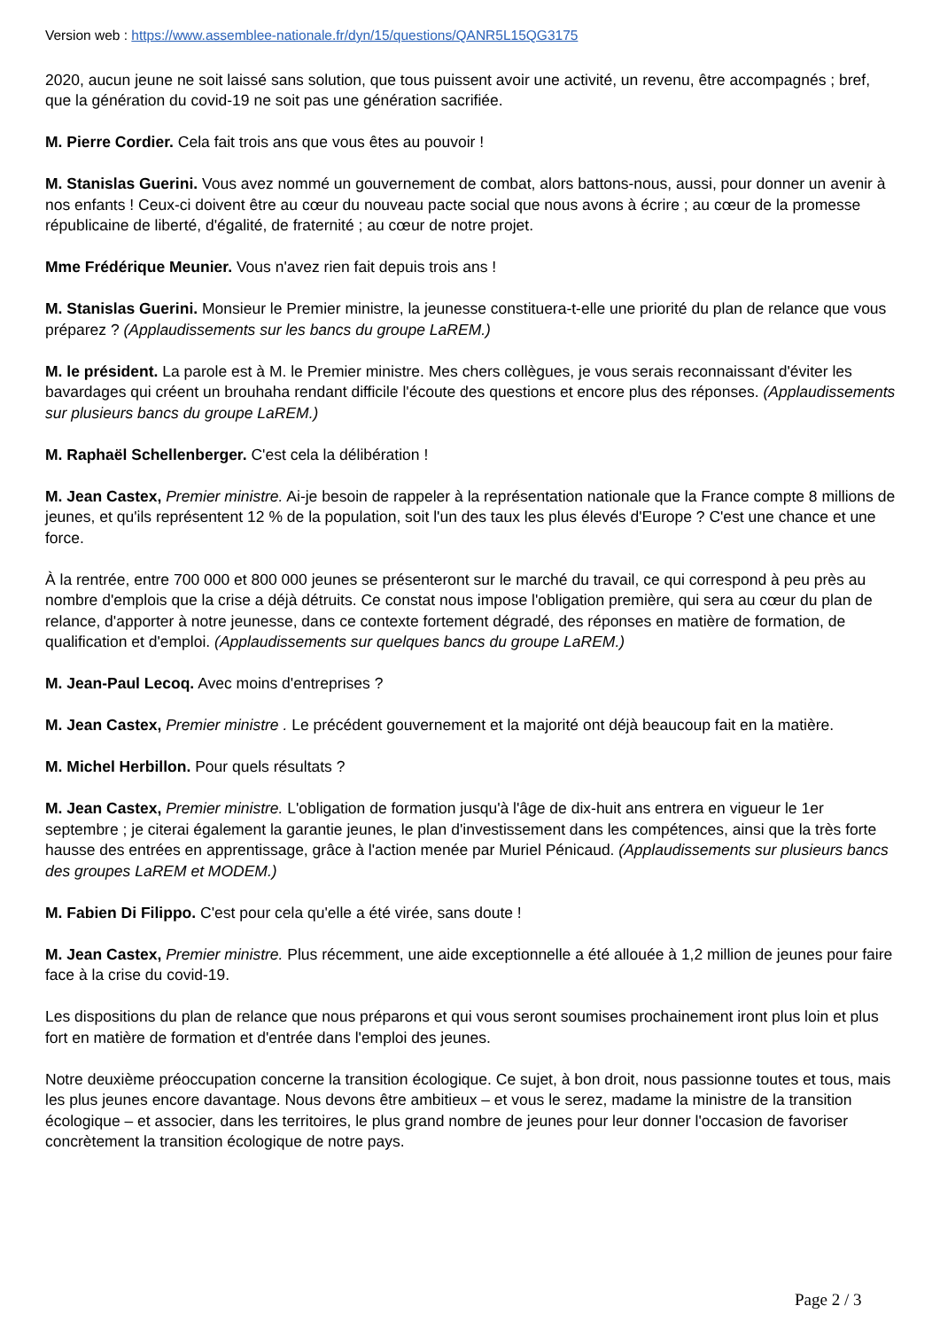Version web : https://www.assemblee-nationale.fr/dyn/15/questions/QANR5L15QG3175
2020, aucun jeune ne soit laissé sans solution, que tous puissent avoir une activité, un revenu, être accompagnés ; bref, que la génération du covid-19 ne soit pas une génération sacrifiée.
M. Pierre Cordier. Cela fait trois ans que vous êtes au pouvoir !
M. Stanislas Guerini. Vous avez nommé un gouvernement de combat, alors battons-nous, aussi, pour donner un avenir à nos enfants ! Ceux-ci doivent être au cœur du nouveau pacte social que nous avons à écrire ; au cœur de la promesse républicaine de liberté, d'égalité, de fraternité ; au cœur de notre projet.
Mme Frédérique Meunier. Vous n'avez rien fait depuis trois ans !
M. Stanislas Guerini. Monsieur le Premier ministre, la jeunesse constituera-t-elle une priorité du plan de relance que vous préparez ? (Applaudissements sur les bancs du groupe LaREM.)
M. le président. La parole est à M. le Premier ministre. Mes chers collègues, je vous serais reconnaissant d'éviter les bavardages qui créent un brouhaha rendant difficile l'écoute des questions et encore plus des réponses. (Applaudissements sur plusieurs bancs du groupe LaREM.)
M. Raphaël Schellenberger. C'est cela la délibération !
M. Jean Castex, Premier ministre. Ai-je besoin de rappeler à la représentation nationale que la France compte 8 millions de jeunes, et qu'ils représentent 12 % de la population, soit l'un des taux les plus élevés d'Europe ? C'est une chance et une force.
À la rentrée, entre 700 000 et 800 000 jeunes se présenteront sur le marché du travail, ce qui correspond à peu près au nombre d'emplois que la crise a déjà détruits. Ce constat nous impose l'obligation première, qui sera au cœur du plan de relance, d'apporter à notre jeunesse, dans ce contexte fortement dégradé, des réponses en matière de formation, de qualification et d'emploi. (Applaudissements sur quelques bancs du groupe LaREM.)
M. Jean-Paul Lecoq. Avec moins d'entreprises ?
M. Jean Castex, Premier ministre . Le précédent gouvernement et la majorité ont déjà beaucoup fait en la matière.
M. Michel Herbillon. Pour quels résultats ?
M. Jean Castex, Premier ministre. L'obligation de formation jusqu'à l'âge de dix-huit ans entrera en vigueur le 1er septembre ; je citerai également la garantie jeunes, le plan d'investissement dans les compétences, ainsi que la très forte hausse des entrées en apprentissage, grâce à l'action menée par Muriel Pénicaud. (Applaudissements sur plusieurs bancs des groupes LaREM et MODEM.)
M. Fabien Di Filippo. C'est pour cela qu'elle a été virée, sans doute !
M. Jean Castex, Premier ministre. Plus récemment, une aide exceptionnelle a été allouée à 1,2 million de jeunes pour faire face à la crise du covid-19.
Les dispositions du plan de relance que nous préparons et qui vous seront soumises prochainement iront plus loin et plus fort en matière de formation et d'entrée dans l'emploi des jeunes.
Notre deuxième préoccupation concerne la transition écologique. Ce sujet, à bon droit, nous passionne toutes et tous, mais les plus jeunes encore davantage. Nous devons être ambitieux – et vous le serez, madame la ministre de la transition écologique – et associer, dans les territoires, le plus grand nombre de jeunes pour leur donner l'occasion de favoriser concrètement la transition écologique de notre pays.
Page 2 / 3